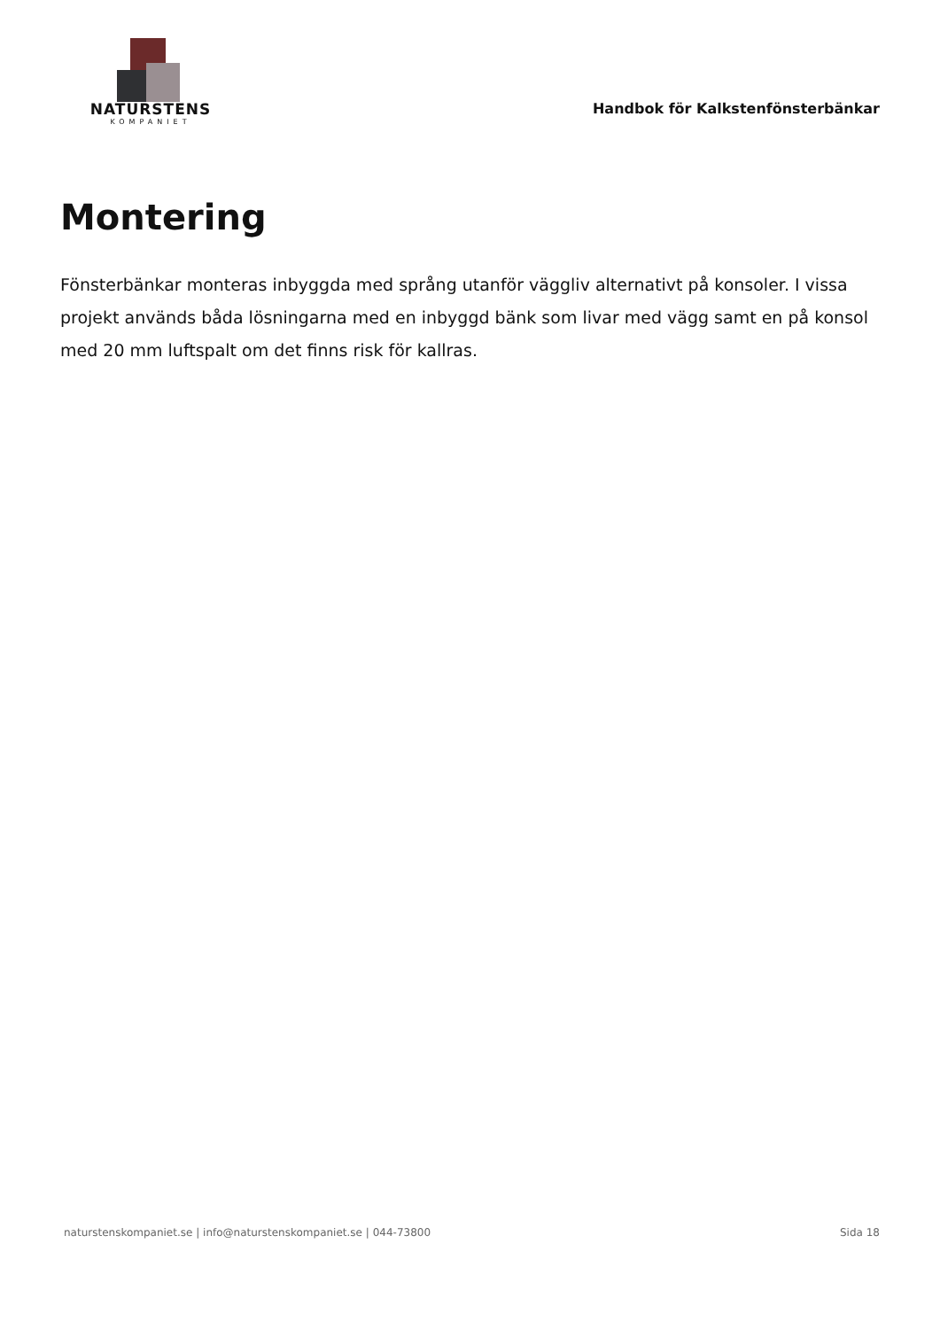NATURSTENS
KOMPANIET
Handbok för Kalkstenfönsterbänkar
Montering
Fönsterbänkar monteras inbyggda med språng utanför väggliv alternativt på konsoler. I vissa projekt används båda lösningarna med en inbyggd bänk som livar med vägg samt en på konsol med 20 mm luftspalt om det finns risk för kallras.
naturstenskompaniet.se | info@naturstenskompaniet.se | 044-73800 Sida 18